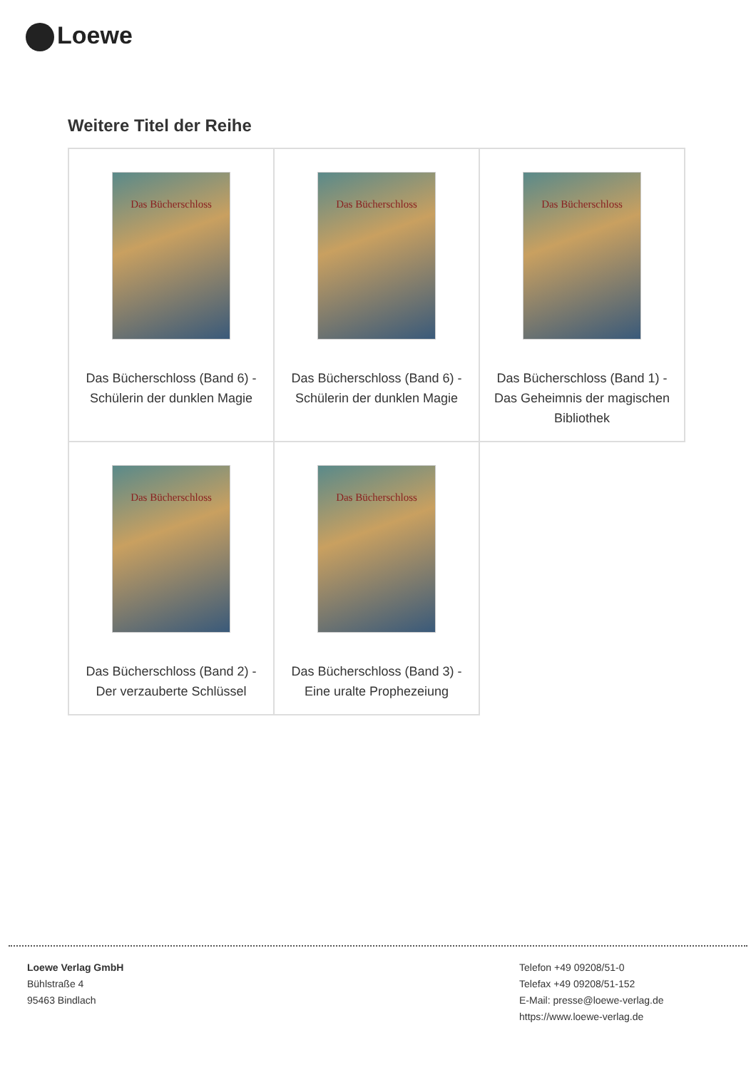Loewe
Weitere Titel der Reihe
| Das Bücherschloss Das Bücherschloss (Band 6) - Schülerin der dunklen Magie | Das Bücherschloss Das Bücherschloss (Band 6) - Schülerin der dunklen Magie | Das Bücherschloss Das Bücherschloss (Band 1) - Das Geheimnis der magischen Bibliothek |
| Das Bücherschloss Das Bücherschloss (Band 2) - Der verzauberte Schlüssel | Das Bücherschloss Das Bücherschloss (Band 3) - Eine uralte Prophezeiung | |
Loewe Verlag GmbH
Bühlstraße 4
95463 Bindlach
Telefon +49 09208/51-0
Telefax +49 09208/51-152
E-Mail: presse@loewe-verlag.de
https://www.loewe-verlag.de